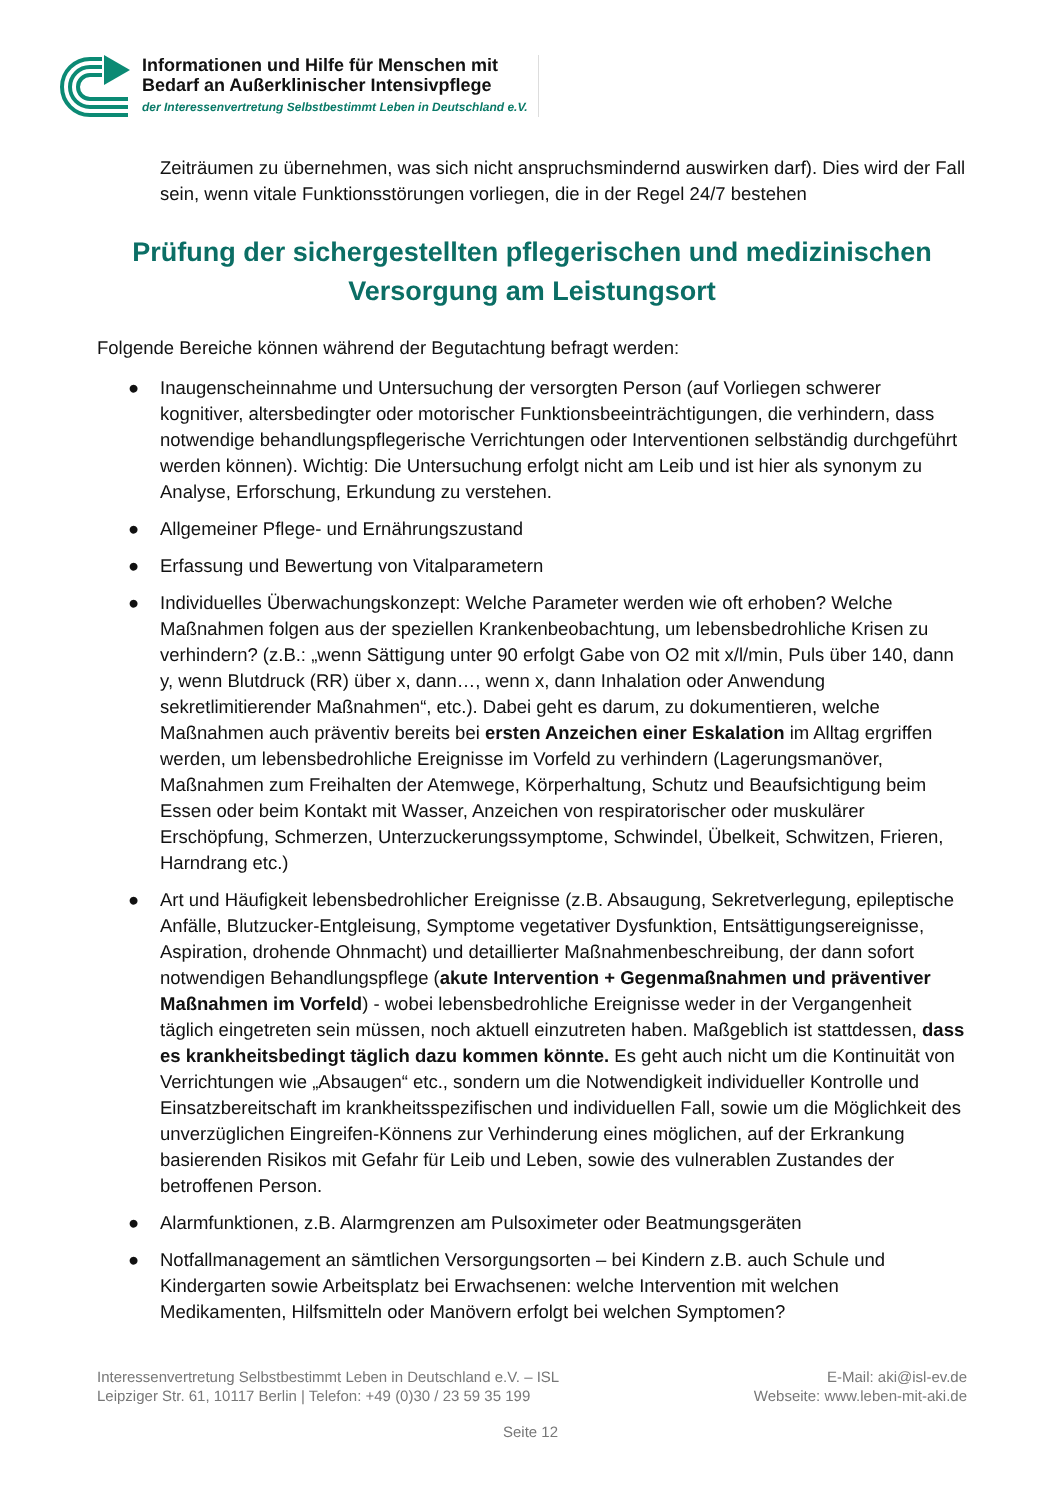Informationen und Hilfe für Menschen mit
Bedarf an Außerklinischer Intensivpflege
der Interessenvertretung Selbstbestimmt Leben in Deutschland e.V.
Zeiträumen zu übernehmen, was sich nicht anspruchsmindernd auswirken darf). Dies wird der Fall sein, wenn vitale Funktionsstörungen vorliegen, die in der Regel 24/7 bestehen
Prüfung der sichergestellten pflegerischen und medizinischen Versorgung am Leistungsort
Folgende Bereiche können während der Begutachtung befragt werden:
● Inaugenscheinnahme und Untersuchung der versorgten Person (auf Vorliegen schwerer kognitiver, altersbedingter oder motorischer Funktionsbeeinträchtigungen, die verhindern, dass notwendige behandlungspflegerische Verrichtungen oder Interventionen selbständig durchgeführt werden können). Wichtig: Die Untersuchung erfolgt nicht am Leib und ist hier als synonym zu Analyse, Erforschung, Erkundung zu verstehen.
● Allgemeiner Pflege- und Ernährungszustand
● Erfassung und Bewertung von Vitalparametern
● Individuelles Überwachungskonzept: Welche Parameter werden wie oft erhoben? Welche Maßnahmen folgen aus der speziellen Krankenbeobachtung, um lebensbedrohliche Krisen zu verhindern? (z.B.: „wenn Sättigung unter 90 erfolgt Gabe von O2 mit x/l/min, Puls über 140, dann y, wenn Blutdruck (RR) über x, dann…, wenn x, dann Inhalation oder Anwendung sekretlimitierender Maßnahmen“, etc.). Dabei geht es darum, zu dokumentieren, welche Maßnahmen auch präventiv bereits bei ersten Anzeichen einer Eskalation im Alltag ergriffen werden, um lebensbedrohliche Ereignisse im Vorfeld zu verhindern (Lagerungsmanöver, Maßnahmen zum Freihalten der Atemwege, Körperhaltung, Schutz und Beaufsichtigung beim Essen oder beim Kontakt mit Wasser, Anzeichen von respiratorischer oder muskulärer Erschöpfung, Schmerzen, Unterzuckerungssymptome, Schwindel, Übelkeit, Schwitzen, Frieren, Harndrang etc.)
● Art und Häufigkeit lebensbedrohlicher Ereignisse (z.B. Absaugung, Sekretverlegung, epileptische Anfälle, Blutzucker-Entgleisung, Symptome vegetativer Dysfunktion, Entsättigungsereignisse, Aspiration, drohende Ohnmacht) und detaillierter Maßnahmenbeschreibung, der dann sofort notwendigen Behandlungspflege (akute Intervention + Gegenmaßnahmen und präventiver Maßnahmen im Vorfeld) - wobei lebensbedrohliche Ereignisse weder in der Vergangenheit täglich eingetreten sein müssen, noch aktuell einzutreten haben. Maßgeblich ist stattdessen, dass es krankheitsbedingt täglich dazu kommen könnte. Es geht auch nicht um die Kontinuität von Verrichtungen wie „Absaugen“ etc., sondern um die Notwendigkeit individueller Kontrolle und Einsatzbereitschaft im krankheitsspezifischen und individuellen Fall, sowie um die Möglichkeit des unverzüglichen Eingreifen-Könnens zur Verhinderung eines möglichen, auf der Erkrankung basierenden Risikos mit Gefahr für Leib und Leben, sowie des vulnerablen Zustandes der betroffenen Person.
● Alarmfunktionen, z.B. Alarmgrenzen am Pulsoximeter oder Beatmungsgeräten
● Notfallmanagement an sämtlichen Versorgungsorten – bei Kindern z.B. auch Schule und Kindergarten sowie Arbeitsplatz bei Erwachsenen: welche Intervention mit welchen Medikamenten, Hilfsmitteln oder Manövern erfolgt bei welchen Symptomen?
Interessenvertretung Selbstbestimmt Leben in Deutschland e.V. – ISL
Leipziger Str. 61, 10117 Berlin | Telefon: +49 (0)30 / 23 59 35 199
E-Mail: aki@isl-ev.de
Webseite: www.leben-mit-aki.de
Seite 12